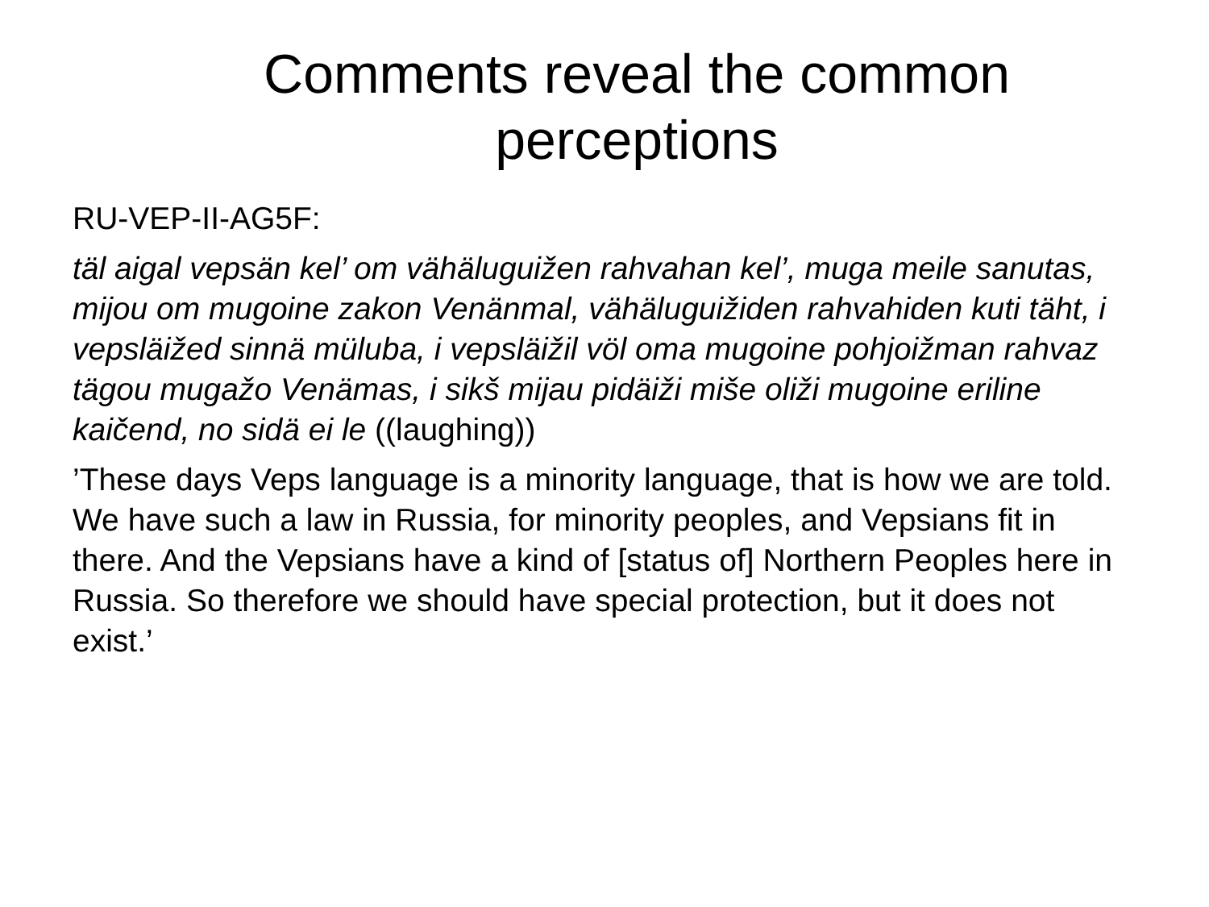Comments reveal the common
perceptions
RU-VEP-II-AG5F:
täl aigal vepsän kel’ om vähäluguižen rahvahan kel’, muga meile sanutas, mijou om mugoine zakon Venänmal, vähäluguižiden rahvahiden kuti täht, i vepsläižed sinnä müluba, i vepsläižil völ oma mugoine pohjoižman rahvaz tägou mugažo Venämas, i sikš mijau pidäiži miše oliži mugoine eriline kaičend, no sidä ei le ((laughing))
’These days Veps language is a minority language, that is how we are told. We have such a law in Russia, for minority peoples, and Vepsians fit in there. And the Vepsians have a kind of [status of] Northern Peoples here in Russia. So therefore we should have special protection, but it does not exist.’